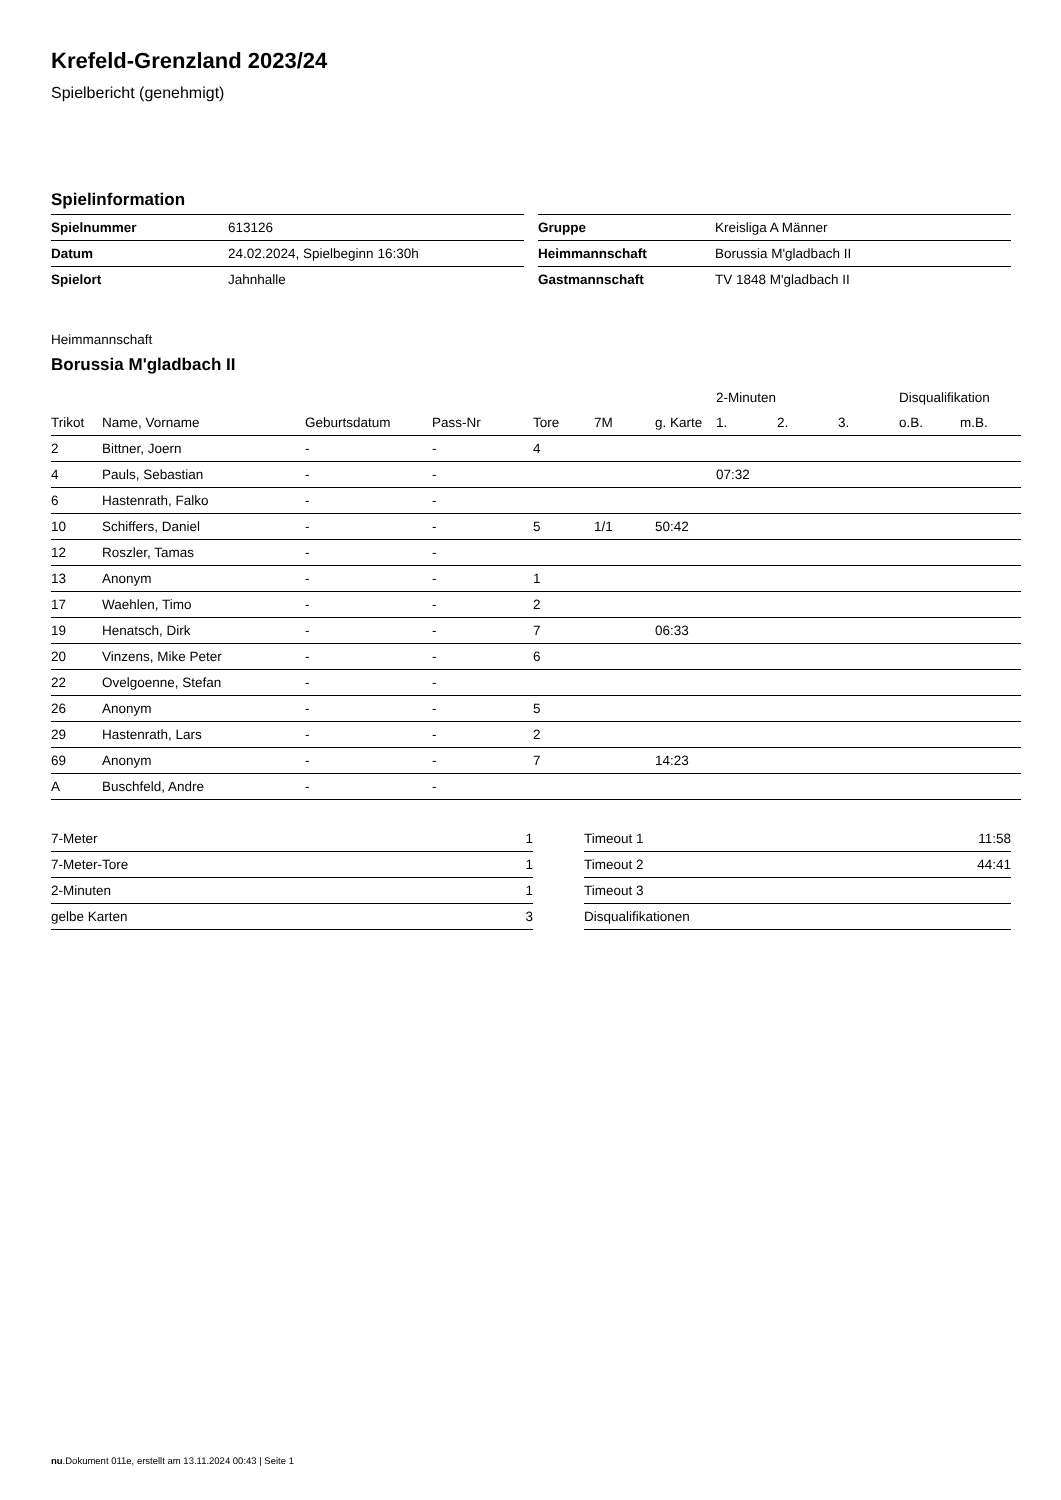Krefeld-Grenzland 2023/24
Spielbericht (genehmigt)
Spielinformation
| Spielnummer | 613126 |
| Datum | 24.02.2024, Spielbeginn 16:30h |
| Spielort | Jahnhalle |
| Gruppe | Kreisliga A Männer |
| Heimmannschaft | Borussia M'gladbach II |
| Gastmannschaft | TV 1848 M'gladbach II |
Heimmannschaft
Borussia M'gladbach II
| | | | | | | | 2-Minuten | | | Disqualifikation | |
| --- | --- | --- | --- | --- | --- | --- | --- | --- | --- | --- | --- |
| Trikot | Name, Vorname | Geburtsdatum | Pass-Nr | Tore | 7M | g. Karte | 1. | 2. | 3. | o.B. | m.B. |
| 2 | Bittner, Joern | - | - | 4 | | | | | | | |
| 4 | Pauls, Sebastian | - | - | | | | 07:32 | | | | |
| 6 | Hastenrath, Falko | - | - | | | | | | | | |
| 10 | Schiffers, Daniel | - | - | 5 | 1/1 | 50:42 | | | | | |
| 12 | Roszler, Tamas | - | - | | | | | | | | |
| 13 | Anonym | - | - | 1 | | | | | | | |
| 17 | Waehlen, Timo | - | - | 2 | | | | | | | |
| 19 | Henatsch, Dirk | - | - | 7 | | 06:33 | | | | | |
| 20 | Vinzens, Mike Peter | - | - | 6 | | | | | | | |
| 22 | Ovelgoenne, Stefan | - | - | | | | | | | | |
| 26 | Anonym | - | - | 5 | | | | | | | |
| 29 | Hastenrath, Lars | - | - | 2 | | | | | | | |
| 69 | Anonym | - | - | 7 | | 14:23 | | | | | |
| A | Buschfeld, Andre | - | - | | | | | | | | |
| 7-Meter | 1 |
| 7-Meter-Tore | 1 |
| 2-Minuten | 1 |
| gelbe Karten | 3 |
| Timeout 1 | 11:58 |
| Timeout 2 | 44:41 |
| Timeout 3 | |
| Disqualifikationen | |
nu.Dokument 011e, erstellt am 13.11.2024 00:43 | Seite 1